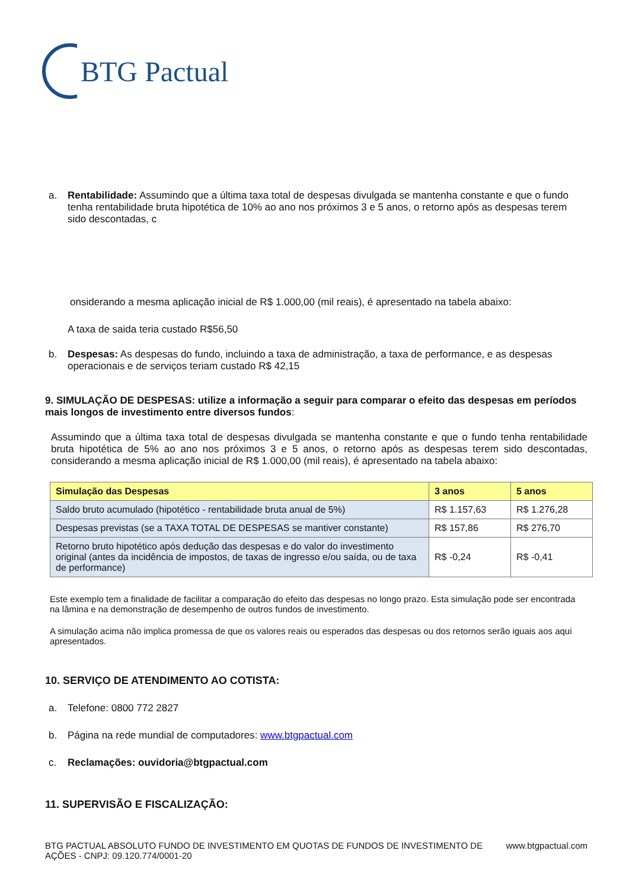BTG Pactual
a. Rentabilidade: Assumindo que a última taxa total de despesas divulgada se mantenha constante e que o fundo tenha rentabilidade bruta hipotética de 10% ao ano nos próximos 3 e 5 anos, o retorno após as despesas terem sido descontadas, c
onsiderando a mesma aplicação inicial de R$ 1.000,00 (mil reais), é apresentado na tabela abaixo:
A taxa de saida teria custado R$56,50
b. Despesas: As despesas do fundo, incluindo a taxa de administração, a taxa de performance, e as despesas operacionais e de serviços teriam custado R$ 42,15
9. SIMULAÇÃO DE DESPESAS: utilize a informação a seguir para comparar o efeito das despesas em períodos mais longos de investimento entre diversos fundos:
Assumindo que a última taxa total de despesas divulgada se mantenha constante e que o fundo tenha rentabilidade bruta hipotética de 5% ao ano nos próximos 3 e 5 anos, o retorno após as despesas terem sido descontadas, considerando a mesma aplicação inicial de R$ 1.000,00 (mil reais), é apresentado na tabela abaixo:
| Simulação das Despesas | 3 anos | 5 anos |
| --- | --- | --- |
| Saldo bruto acumulado (hipotético - rentabilidade bruta anual de 5%) | R$ 1.157,63 | R$ 1.276,28 |
| Despesas previstas (se a TAXA TOTAL DE DESPESAS se mantiver constante) | R$ 157,86 | R$ 276,70 |
| Retorno bruto hipotético após dedução das despesas e do valor do investimento original (antes da incidência de impostos, de taxas de ingresso e/ou saída, ou de taxa de performance) | R$ -0,24 | R$ -0,41 |
Este exemplo tem a finalidade de facilitar a comparação do efeito das despesas no longo prazo. Esta simulação pode ser encontrada na lâmina e na demonstração de desempenho de outros fundos de investimento.
A simulação acima não implica promessa de que os valores reais ou esperados das despesas ou dos retornos serão iguais aos aqui apresentados.
10. SERVIÇO DE ATENDIMENTO AO COTISTA:
a. Telefone: 0800 772 2827
b. Página na rede mundial de computadores: www.btgpactual.com
c. Reclamações: ouvidoria@btgpactual.com
11. SUPERVISÃO E FISCALIZAÇÃO:
BTG PACTUAL ABSOLUTO FUNDO DE INVESTIMENTO EM QUOTAS DE FUNDOS DE INVESTIMENTO DE AÇÕES - CNPJ: 09.120.774/0001-20
www.btgpactual.com